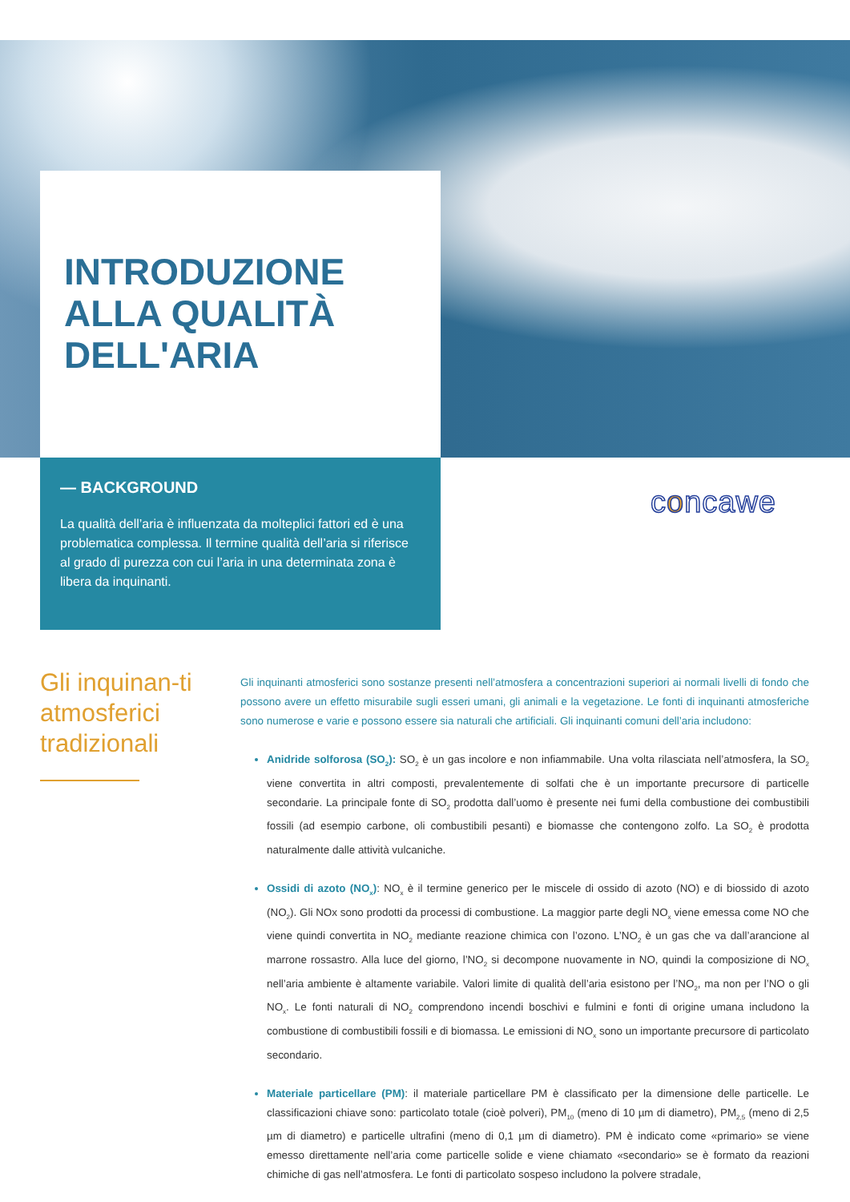INTRODUZIONE
ALLA QUALITÀ
DELL'ARIA
— BACKGROUND
La qualità dell’aria è influenzata da molteplici fattori ed è una problematica complessa. Il termine qualità dell’aria si riferisce al grado di purezza con cui l’aria in una determinata zona è libera da inquinanti.
concawe
Gli inquinan-ti atmosferici tradizionali
Gli inquinanti atmosferici sono sostanze presenti nell’atmosfera a concentrazioni superiori ai normali livelli di fondo che possono avere un effetto misurabile sugli esseri umani, gli animali e la vegetazione. Le fonti di inquinanti atmosferiche sono numerose e varie e possono essere sia naturali che artificiali. Gli inquinanti comuni dell’aria includono:
Anidride solforosa (SO<sub>2</sub>): SO<sub>2</sub> è un gas incolore e non infiammabile. Una volta rilasciata nell’atmosfera, la SO<sub>2</sub> viene convertita in altri composti, prevalentemente di solfati che è un importante precursore di particelle secondarie. La principale fonte di SO<sub>2</sub> prodotta dall’uomo è presente nei fumi della combustione dei combustibili fossili (ad esempio carbone, oli combustibili pesanti) e biomasse che contengono zolfo. La SO<sub>2</sub> è prodotta naturalmente dalle attività vulcaniche.
Ossidi di azoto (NO<sub>x</sub>): NO<sub>x</sub> è il termine generico per le miscele di ossido di azoto (NO) e di biossido di azoto (NO<sub>2</sub>). Gli NOx sono prodotti da processi di combustione. La maggior parte degli NO<sub>x</sub> viene emessa come NO che viene quindi convertita in NO<sub>2</sub> mediante reazione chimica con l’ozono. L’NO<sub>2</sub> è un gas che va dall’arancione al marrone rossastro. Alla luce del giorno, l’NO<sub>2</sub> si decompone nuovamente in NO, quindi la composizione di NO<sub>x</sub> nell’aria ambiente è altamente variabile. Valori limite di qualità dell’aria esistono per l’NO<sub>2</sub>, ma non per l’NO o gli NO<sub>x</sub>. Le fonti naturali di NO<sub>2</sub> comprendono incendi boschivi e fulmini e fonti di origine umana includono la combustione di combustibili fossili e di biomassa. Le emissioni di NO<sub>x</sub> sono un importante precursore di particolato secondario.
Materiale particellare (PM): il materiale particellare PM è classificato per la dimensione delle particelle. Le classificazioni chiave sono: particolato totale (cioè polveri), PM<sub>10</sub> (meno di 10 µm di diametro), PM<sub>2,5</sub> (meno di 2,5 µm di diametro) e particelle ultrafini (meno di 0,1 µm di diametro). PM è indicato come «primario» se viene emesso direttamente nell’aria come particelle solide e viene chiamato «secondario» se è formato da reazioni chimiche di gas nell’atmosfera. Le fonti di particolato sospeso includono la polvere stradale,